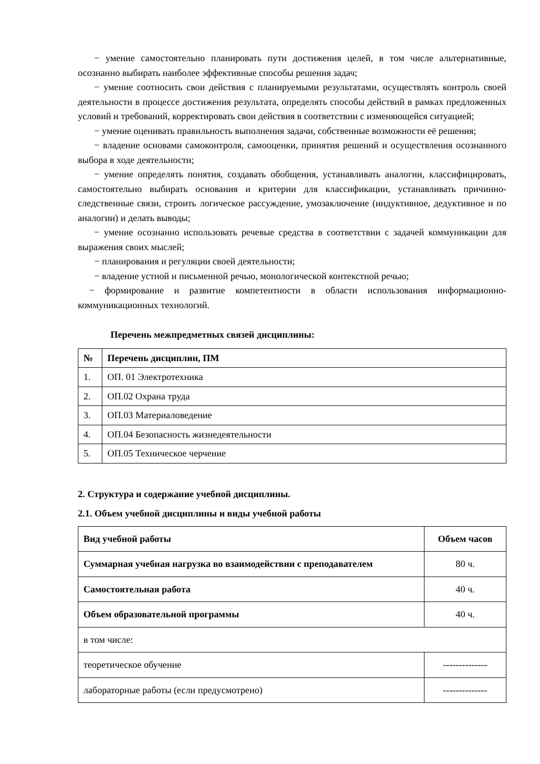− умение самостоятельно планировать пути достижения целей, в том числе альтернативные, осознанно выбирать наиболее эффективные способы решения задач;
− умение соотносить свои действия с планируемыми результатами, осуществлять контроль своей деятельности в процессе достижения результата, определять способы действий в рамках предложенных условий и требований, корректировать свои действия в соответствии с изменяющейся ситуацией;
− умение оценивать правильность выполнения задачи, собственные возможности её решения;
− владение основами самоконтроля, самооценки, принятия решений и осуществления осознанного выбора в ходе деятельности;
− умение определять понятия, создавать обобщения, устанавливать аналогии, классифицировать, самостоятельно выбирать основания и критерии для классификации, устанавливать причинно-следственные связи, строить логическое рассуждение, умозаключение (индуктивное, дедуктивное и по аналогии) и делать выводы;
− умение осознанно использовать речевые средства в соответствии с задачей коммуникации для выражения своих мыслей;
− планирования и регуляции своей деятельности;
− владение устной и письменной речью, монологической контекстной речью;
− формирование и развитие компетентности в области использования информационно-коммуникационных технологий.
Перечень межпредметных связей дисциплины:
| № | Перечень дисциплин, ПМ |
| --- | --- |
| 1. | ОП. 01 Электротехника |
| 2. | ОП.02 Охрана труда |
| 3. | ОП.03 Материаловедение |
| 4. | ОП.04 Безопасность жизнедеятельности |
| 5. | ОП.05 Техническое черчение |
2. Структура и содержание учебной дисциплины.
2.1. Объем учебной дисциплины и виды учебной работы
| Вид учебной работы | Объем часов |
| --- | --- |
| Суммарная учебная нагрузка во взаимодействии с преподавателем | 80 ч. |
| Самостоятельная работа | 40 ч. |
| Объем образовательной программы | 40 ч. |
| в том числе: | |
| теоретическое обучение | -------------- |
| лабораторные работы (если предусмотрено) | -------------- |